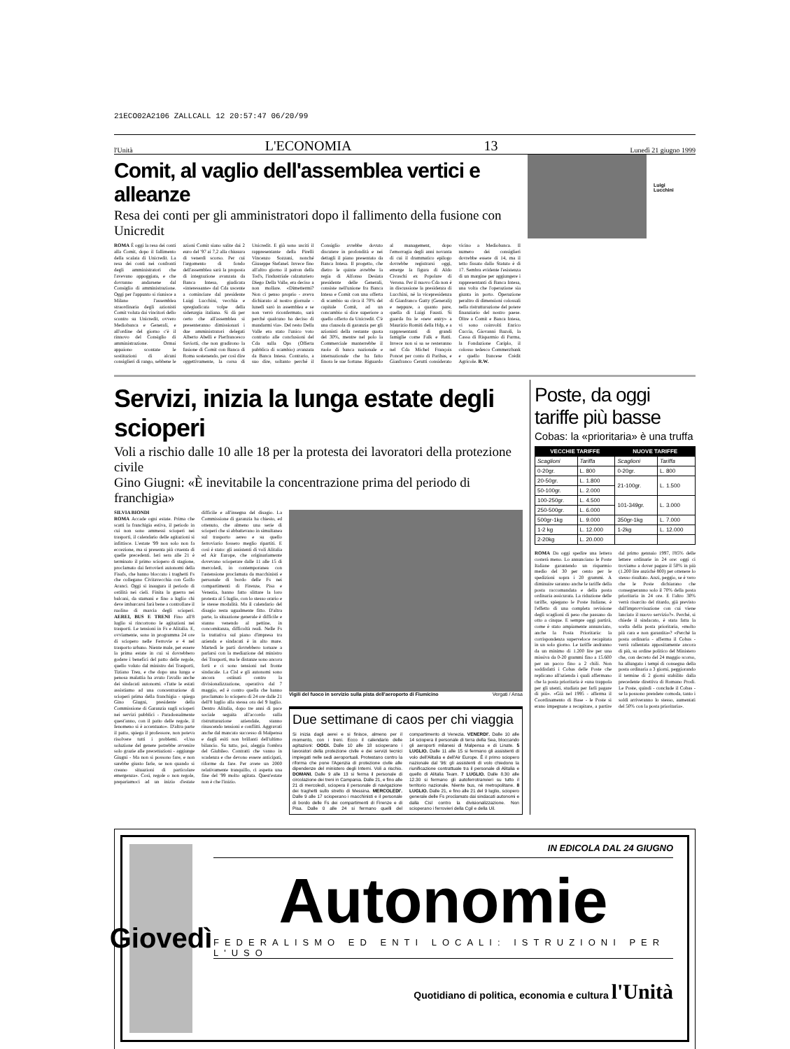21ECO02A2106 ZALLCALL 12 20:57:47 06/20/99
l'Unità L'ECONOMIA 13 Lunedì 21 giugno 1999
Comit, al vaglio dell'assemblea vertici e alleanze
Resa dei conti per gli amministratori dopo il fallimento della fusione con Unicredit
ROMA È oggi la resa dei conti alla Comit, dopo il fallimento della scalata di Unicredit. La resa dei conti nei confronti degli amministratori che l'avevano appoggiata, e che dovranno andarsene dal Consiglio di amministrazione. Oggi per l'appunto si riunisce a Milano l'assemblea straordinaria degli azionisti Comit voluta dai vincitori dello scontro su Unicredit, ovvero Mediobanca e Generali, e all'ordine del giorno c'è il rinnovo del Consiglio di amministrazione. Ormai appaiono scontate le sostituzioni di alcuni consiglieri di rango, sebbene le azioni Comit siano salite dai 2 euro del '97 ai 7,2 alla chiusura di venerdì scorso. Per cui l'argomento di fondo dell'assemblea sarà la proposta di integrazione avanzata da Banca Intesa, giudicata «interessante» dal Cda uscente a cominciare dal presidente Luigi Lucchini, vecchia e spregiudicata volpe della siderurgia italiana. Si dà per certo che all'assemblea si presenteranno dimissionari i due amministratori delegati Alberto Abelli e Pierfrancesco Saviotti, che non gradirono la fusione di Comit con Banca di Roma sostenendo, per così dire oggettivamente, la corsa di Unicredit. E già sono usciti il rappresentante della Pirelli Vincenzo Sozzani, nonché Giuseppe Stefanel. Invece fino all'altro giorno il patron della Tod's, l'industriale calzaturiero Diego Della Valle, era deciso a non mollare. «Dimettermi? Non ci penso proprio - aveva dichiarato al nostro giornale - lunedì sarò in assemblea e se non verrò riconfermato, sarà perché qualcuno ha deciso di mandarmi via». Del resto Della Valle era stato l'unico voto contrario alle conclusioni del Cda sulla Ops (Offerta pubblica di scambio) avanzata da Banca Intesa. Contrario, a suo dire, soltanto perché il Consiglio avrebbe dovuto discutere in profondità e nei dettagli il piano presentato da Banca Intesa. Il progetto, che dietro le quinte avrebbe la regia di Alfonso Desiata presidente delle Generali, consiste nell'unione fra Banca Intesa e Comit con una offerta di scambio su circa il 70% del capitale Comit, ad un concambio si dice superiore a quello offerto da Unicredit. C'è una clausola di garanzia per gli azionisti della restante quota del 30%, mentre nel polo la Commerciale manterrebbe il ruolo di banca nazionale e internazionale che ha fatto finora le sue fortune. Riguardo al management, dopo l'emorragia degli anni novanta di cui il drammatico epilogo dovrebbe registrarsi oggi, emerge la figura di Aldo Civaschi ex Popolare di Verona. Per il nuovo Cda non è in discussione la presidenza di Lucchini, né la vicepresidenza di Gianfranco Gutty (Generali) e neppure, a quanto pare, quella di Luigi Fausti. Si guarda fra le «new entry» a Maurizio Romiti della Hdp, e a rappresentanti di grandi famiglie come Falk e Ratti. Invece non si sa se resteranno nel Cda Michel François Poncet per conto di Paribas, e Gianfranco Cerutti considerato vicino a Mediobanca. Il numero dei consiglieri dovrebbe essere di 14, ma il tetto fissato dallo Statuto è di 17. Sembra evidente l'esistenza di un margine per aggiungere i rappresentanti di Banca Intesa, una volta che l'operazione sia giunta in porto. Operazione peraltro di dimensioni colossali nella ristrutturazione del potere finanziario del nostro paese. Oltre a Comit e Banca Intesa, vi sono coinvolti Enrico Cuccia, Giovanni Bazoli, la Cassa di Risparmio di Parma, la Fondazione Cariplo, il colosso tedesco Commerzbank e quello francese Crédit Agricole. R.W.
Luigi
Lucchini
Servizi, inizia la lunga estate degli scioperi
Voli a rischio dalle 10 alle 18 per la protesta dei lavoratori della protezione civile
Gino Giugni: «È inevitabile la concentrazione prima del periodo di franchigia»
SILVIA BIONDI
ROMA Accade ogni estate. Prima che scatti la franchigia estiva, il periodo in cui non sono ammessi scioperi nei trasporti, il calendario delle agitazioni si infittisce. L'estate '99 non solo non fa eccezione, ma si presenta più cruenta di quelle precedenti. Ieri sera alle 21 è terminato il primo sciopero di stagione, proclamato dai ferrovieri autonomi della Fisafs, che hanno bloccato i traghetti Fs che collegano Civitavecchia con Golfo Aranci. Oggi si inaugura il periodo di ostilità nei cieli. Finita la guerra nei balcani, da stamani e fino a luglio chi deve imbarcarsi farà bene a controllare il ruolino di marcia degli scioperi. AEREI, BUS E TRENI Fino all'8 luglio si rincorrono le agitazioni nei trasporti. Le tensioni in Fs e Alitalia. E, ovviamente, sono in programma 24 ore di sciopero nelle Ferrovie e 4 nel trasporto urbano. Niente male, per essere la prima estate in cui si dovrebbero godere i benefici del patto delle regole, quello voluto dal ministro dei Trasporti, Tiziano Treu, e che dopo una lunga e penosa malattia ha avuto l'avallo anche dei sindacati autonomi. «Tutte le estati assistiamo ad una concentrazione di scioperi prima della franchigia - spiega Gino Giugni, presidente della Commissione di Garanzia sugli scioperi nei servizi pubblici - Paradossalmente quest'anno, con il patto delle regole, il fenomeno si è accentuato». D'altra parte il patto, spiega il professore, non poteva risolvere tutti i problemi. «Una soluzione del genere potrebbe avvenire solo grazie alle precettazioni - aggiunge Giugni - Ma non si possono fare, e non sarebbe giusto farle, se non quando si creano situazioni di particolare emergenza». Così, regole o non regole, prepariamoci ad un inizio d'estate difficile e all'insegna del disagio. La Commissione di garanzia ha chiesto, ed ottenuto, che almeno una serie di scioperi che si abbattevano in simultanea sul trasporto aereo e su quello ferroviario fossero meglio ripartiti. E così è stato: gli assistenti di voli Alitalia ed Air Europe, che originariamente dovevano scioperare dalle 11 alle 15 di mercoledì, in contemporanea con l'astensione proclamata da macchinisti e personale di bordo delle Fs nei compartimenti di Firenze, Pisa e Venezia, hanno fatto slittare la loro protesta al 5 luglio, con lo stesso orario e le stesse modalità. Ma il calendario del disagio resta ugualmente fitto. D'altra parte, la situazione generale è difficile e stanno venendo al pettine, in concomitanza, difficoltà reali. Nelle Fs la trattativa sul piano d'impresa tra azienda e sindacati è in alto mare. Martedì le parti dovrebbero tornare a parlarsi con la mediazione del ministro dei Trasporti, ma le distanze sono ancora forti e ci sono tensioni nel fronte sindacale. La Cisl e gli autonomi sono ancora ostinati contro la divisionalizzazione, operativa dal 7 maggio, ed è contro quella che hanno proclamato lo sciopero di 24 ore dalle 21 dell'8 luglio alla stessa ora del 9 luglio. Dentro Alitalia, dopo tre anni di pace sociale seguita all'accordo sulla ristrutturazione aziendale, stanno rinascendo tensioni e conflitti. Aggravati anche dal mancato successo di Malpensa e dagli esiti non brillanti dell'ultimo bilancio. Su tutto, poi, aleggia l'ombra del Giubileo. Contratti che vanno in scadenza e che devono essere anticipati, riforme da fare. Per avere un 2000 relativamente tranquillo, ci aspetta una fine del '99 molto agitata. Quest'estate non è che l'inizio.
Vigili del fuoco in servizio sulla pista dell'aeroporto di Fiumicino Vergati / Ansa
Due settimane di caos per chi viaggia
Si inizia dagli aerei e si finisce, almeno per il momento, con i treni. Ecco il calendario delle agitazioni: OGGI. Dalle 10 alle 18 scioperano i lavoratori della protezione civile e dei servizi tecnici impiegati nelle sedi aeroportuali. Protestano contro la riforma che pone l'Agenzia di protezione civile alle dipendenze del ministero degli Interni. Voli a rischio. DOMANI. Dalle 9 alle 13 si ferma il personale di circolazione dei treni in Campania. Dalle 21, e fino alle 21 di mercoledì, sciopera il personale di navigazione dei traghetti sullo stretto di Messina. MERCOLEDI'. Dalle 9 alle 17 scioperano i macchinisti e il personale di bordo delle Fs dei compartimenti di Firenze e di Pisa. Dalle 0 alle 24 si fermano quelli del compartimento di Venezia. VENERDI'. Dalle 10 alle 14 sciopera il personale di terra della Sea, bloccando gli aeroporti milanesi di Malpensa e di Linate. 5 LUGLIO. Dalle 11 alle 15 si fermano gli assistenti di volo dell'Alitalia e dell'Air Europe. È il primo sciopero nazionale dal '96: gli assistenti di volo chiedono la riunificazione contrattuale tra il personale di Alitalia e quello di Alitalia Team. 7 LUGLIO. Dalle 8.30 alle 12.30 si fermano gli autoferrotranvieri su tutto il territorio nazionale. Niente bus, né metropolitane. 8 LUGLIO. Dalle 21, e fino alle 21 del 9 luglio, sciopero generale delle Fs proclamato dai sindacati autonomi e dalla Cisl contro la divisionalizzazione. Non scioperano i ferrovieri della Cgil e della Uil.
Poste, da oggi tariffe più basse
Cobas: la «prioritaria» è una truffa
| VECCHIE TARIFFE | | NUOVE TARIFFE | |
| --- | --- | --- | --- |
| Scaglioni | Tariffa | Scaglioni | Tariffa |
| 0-20gr. | L. 800 | 0-20gr. | L. 800 |
| 20-50gr. | L. 1.800 | 21-100gr. | L. 1.500 |
| 50-100gr. | L. 2.000 | | |
| 100-250gr. | L. 4.500 | 101-349gr. | L. 3.000 |
| 250-500gr. | L. 6.000 | | |
| 500gr-1kg | L. 9.000 | 350gr-1kg | L. 7.000 |
| 1-2 kg | L. 12.000 | 1-2kg | L. 12.000 |
| 2-20kg | L. 20.000 | | |
ROMA Da oggi spedire una lettera costerà meno. Lo annunciano le Poste Italiane garantendo un risparmio medio del 30 per cento per le spedizioni sopra i 20 grammi. A diminuire saranno anche le tariffe della posta raccomandata e della posta ordinaria assicurata. La riduzione delle tariffe, spiegano le Poste Italiane, è l'effetto di una completa revisione degli scaglioni di peso che passano da otto a cinque. E sempre oggi partirà, come è stato ampiamente annunciato, anche la Posta Prioritaria: la corrispondenza superveloce recapitata in un solo giorno. Le tariffe andranno da un minimo di 1.200 lire per una missiva da 0-20 grammi fino a 15.600 per un pacco fino a 2 chili. Non soddisfatti i Cobas delle Poste che replicano all'azienda i quali affermano che la posta prioritaria è «una trappola per gli utenti, studiata per farli pagare di più». «Già nel 1995 - afferma il Coordinamento di Base - le Poste si erano impegnate a recapitare, a partire dal primo gennaio 1997, l'85% delle lettere ordinarie in 24 ore: oggi ci troviamo a dover pagare il 50% in più (1.200 lire anziché 800) per ottenere lo stesso risultato. Anzi, peggio, se è vero che le Poste dichiarano che consegneranno solo il 70% della posta prioritaria in 24 ore. E l'altro 30% verrà risarcito del ritardo, già previsto dall'improvvisazione con cui viene lanciato il nuovo servizio?». Perché, si chiede il sindacato, è stata fatta la scelta della posta prioritaria, «molto più cara e non garantita»? «Perché la posta ordinaria - afferma il Cobas - verrà rallentata appositamente ancora di più, su ordine politico del Ministero che, con decreto del 24 maggio scorso, ha allungato i tempi di consegna della posta ordinaria a 3 giorni, peggiorando il termine di 2 giorni stabilito dalla precedente direttiva di Romano Prodi. Le Poste, quindi - conclude il Cobas - se la possono prendere comoda, tanto i soldi arriveranno lo stesso, aumentati del 50% con la posta prioritaria».
Giovedì
IN EDICOLA DAL 24 GIUGNO
Autonomie
FEDERALISMO ED ENTI LOCALI: ISTRUZIONI PER L'USO
Quotidiano di politica, economia e cultura l'Unità